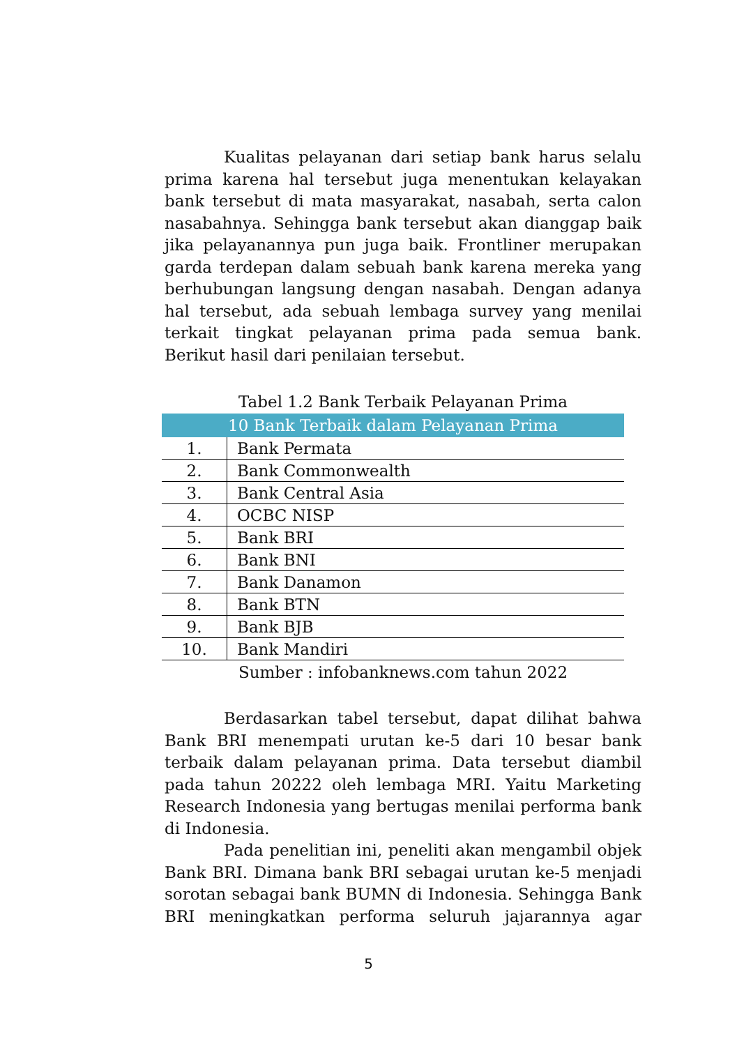Kualitas pelayanan dari setiap bank harus selalu prima karena hal tersebut juga menentukan kelayakan bank tersebut di mata masyarakat, nasabah, serta calon nasabahnya. Sehingga bank tersebut akan dianggap baik jika pelayanannya pun juga baik. Frontliner merupakan garda terdepan dalam sebuah bank karena mereka yang berhubungan langsung dengan nasabah. Dengan adanya hal tersebut, ada sebuah lembaga survey yang menilai terkait tingkat pelayanan prima pada semua bank. Berikut hasil dari penilaian tersebut.
Tabel 1.2 Bank Terbaik Pelayanan Prima
| 10 Bank Terbaik dalam Pelayanan Prima | |
| --- | --- |
| 1. | Bank Permata |
| 2. | Bank Commonwealth |
| 3. | Bank Central Asia |
| 4. | OCBC NISP |
| 5. | Bank BRI |
| 6. | Bank BNI |
| 7. | Bank Danamon |
| 8. | Bank BTN |
| 9. | Bank BJB |
| 10. | Bank Mandiri |
Sumber : infobanknews.com tahun 2022
Berdasarkan tabel tersebut, dapat dilihat bahwa Bank BRI menempati urutan ke-5 dari 10 besar bank terbaik dalam pelayanan prima. Data tersebut diambil pada tahun 20222 oleh lembaga MRI. Yaitu Marketing Research Indonesia yang bertugas menilai performa bank di Indonesia.
Pada penelitian ini, peneliti akan mengambil objek Bank BRI. Dimana bank BRI sebagai urutan ke-5 menjadi sorotan sebagai bank BUMN di Indonesia. Sehingga Bank BRI meningkatkan performa seluruh jajarannya agar
5